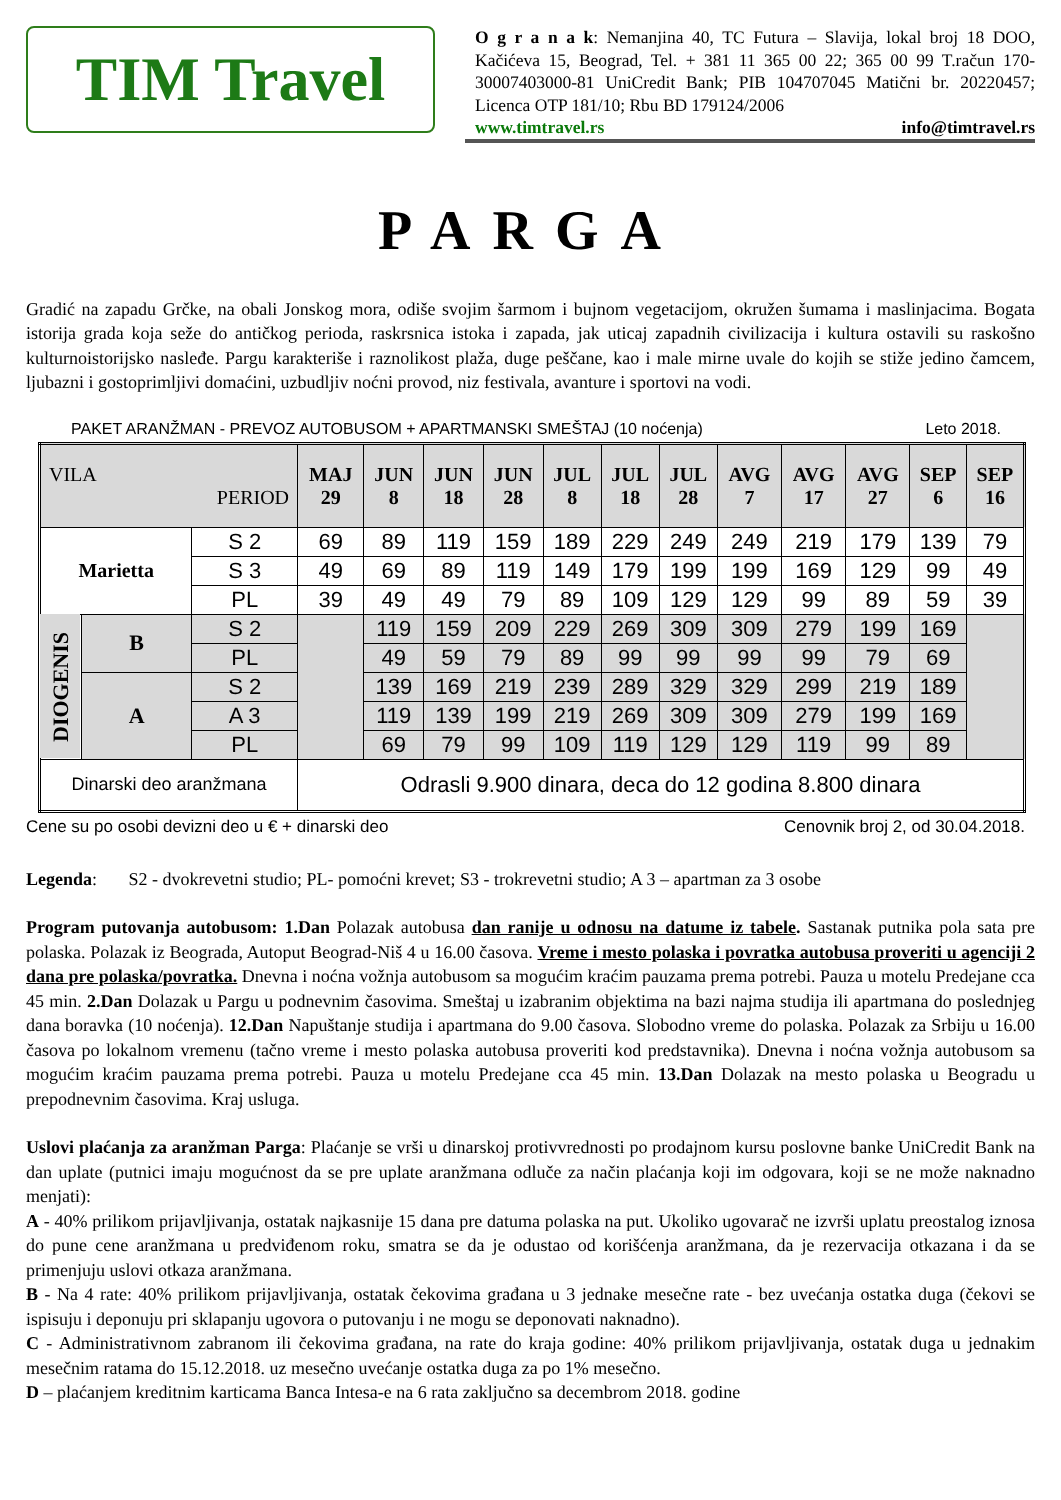TIM Travel
O g r a n a k: Nemanjina 40, TC Futura – Slavija, lokal broj 18 DOO, Kačićeva 15, Beograd, Tel. + 381 11 365 00 22; 365 00 99 T.račun 170-30007403000-81 UniCredit Bank; PIB 104707045 Matični br. 20220457; Licenca OTP 181/10; Rbu BD 179124/2006
www.timtravel.rs info@timtravel.rs
PARGA
Gradić na zapadu Grčke, na obali Jonskog mora, odiše svojim šarmom i bujnom vegetacijom, okružen šumama i maslinjacima. Bogata istorija grada koja seže do antičkog perioda, raskrsnica istoka i zapada, jak uticaj zapadnih civilizacija i kultura ostavili su raskošno kulturnoistorijsko nasleđe. Pargu karakteriše i raznolikost plaža, duge peščane, kao i male mirne uvale do kojih se stiže jedino čamcem, ljubazni i gostoprimljivi domaćini, uzbudljiv noćni provod, niz festivala, avanture i sportovi na vodi.
PAKET ARANŽMAN - PREVOZ AUTOBUSOM + APARTMANSKI SMEŠTAJ (10 noćenja) Leto 2018.
| VILA PERIOD | | | MAJ 29 | JUN 8 | JUN 18 | JUN 28 | JUL 8 | JUL 18 | JUL 28 | AVG 7 | AVG 17 | AVG 27 | SEP 6 | SEP 16 |
| --- | --- | --- | --- | --- | --- | --- | --- | --- | --- | --- | --- | --- | --- | --- |
| Marietta | | S 2 | 69 | 89 | 119 | 159 | 189 | 229 | 249 | 249 | 219 | 179 | 139 | 79 |
| | | S 3 | 49 | 69 | 89 | 119 | 149 | 179 | 199 | 199 | 169 | 129 | 99 | 49 |
| | | PL | 39 | 49 | 49 | 79 | 89 | 109 | 129 | 129 | 99 | 89 | 59 | 39 |
| DIOGENIS | B | S 2 | | 119 | 159 | 209 | 229 | 269 | 309 | 309 | 279 | 199 | 169 | |
| | | PL | | 49 | 59 | 79 | 89 | 99 | 99 | 99 | 99 | 79 | 69 | |
| | A | S 2 | | 139 | 169 | 219 | 239 | 289 | 329 | 329 | 299 | 219 | 189 | |
| | | A 3 | | 119 | 139 | 199 | 219 | 269 | 309 | 309 | 279 | 199 | 169 | |
| | | PL | | 69 | 79 | 99 | 109 | 119 | 129 | 129 | 119 | 99 | 89 | |
| Dinarski deo aranžmana | | | Odrasli 9.900 dinara, deca do 12 godina 8.800 dinara | | | | | | | | | | | |
Cene su po osobi devizni deo u € + dinarski deo Cenovnik broj 2, od 30.04.2018.
Legenda: S2 - dvokrevetni studio; PL- pomoćni krevet; S3 - trokrevetni studio; A 3 – apartman za 3 osobe
Program putovanja autobusom: 1.Dan Polazak autobusa dan ranije u odnosu na datume iz tabele. Sastanak putnika pola sata pre polaska. Polazak iz Beograda, Autoput Beograd-Niš 4 u 16.00 časova. Vreme i mesto polaska i povratka autobusa proveriti u agenciji 2 dana pre polaska/povratka. Dnevna i noćna vožnja autobusom sa mogućim kraćim pauzama prema potrebi. Pauza u motelu Predejane cca 45 min. 2.Dan Dolazak u Pargu u podnevnim časovima. Smeštaj u izabranim objektima na bazi najma studija ili apartmana do poslednjeg dana boravka (10 noćenja). 12.Dan Napuštanje studija i apartmana do 9.00 časova. Slobodno vreme do polaska. Polazak za Srbiju u 16.00 časova po lokalnom vremenu (tačno vreme i mesto polaska autobusa proveriti kod predstavnika). Dnevna i noćna vožnja autobusom sa mogućim kraćim pauzama prema potrebi. Pauza u motelu Predejane cca 45 min. 13.Dan Dolazak na mesto polaska u Beogradu u prepodnevnim časovima. Kraj usluga.
Uslovi plaćanja za aranžman Parga: Plaćanje se vrši u dinarskoj protivvrednosti po prodajnom kursu poslovne banke UniCredit Bank na dan uplate (putnici imaju mogućnost da se pre uplate aranžmana odluče za način plaćanja koji im odgovara, koji se ne može naknadno menjati):
A - 40% prilikom prijavljivanja, ostatak najkasnije 15 dana pre datuma polaska na put. Ukoliko ugovarač ne izvrši uplatu preostalog iznosa do pune cene aranžmana u predviđenom roku, smatra se da je odustao od korišćenja aranžmana, da je rezervacija otkazana i da se primenjuju uslovi otkaza aranžmana.
B - Na 4 rate: 40% prilikom prijavljivanja, ostatak čekovima građana u 3 jednake mesečne rate - bez uvećanja ostatka duga (čekovi se ispisuju i deponuju pri sklapanju ugovora o putovanju i ne mogu se deponovati naknadno).
C - Administrativnom zabranom ili čekovima građana, na rate do kraja godine: 40% prilikom prijavljivanja, ostatak duga u jednakim mesečnim ratama do 15.12.2018. uz mesečno uvećanje ostatka duga za po 1% mesečno.
D – plaćanjem kreditnim karticama Banca Intesa-e na 6 rata zaključno sa decembrom 2018. godine